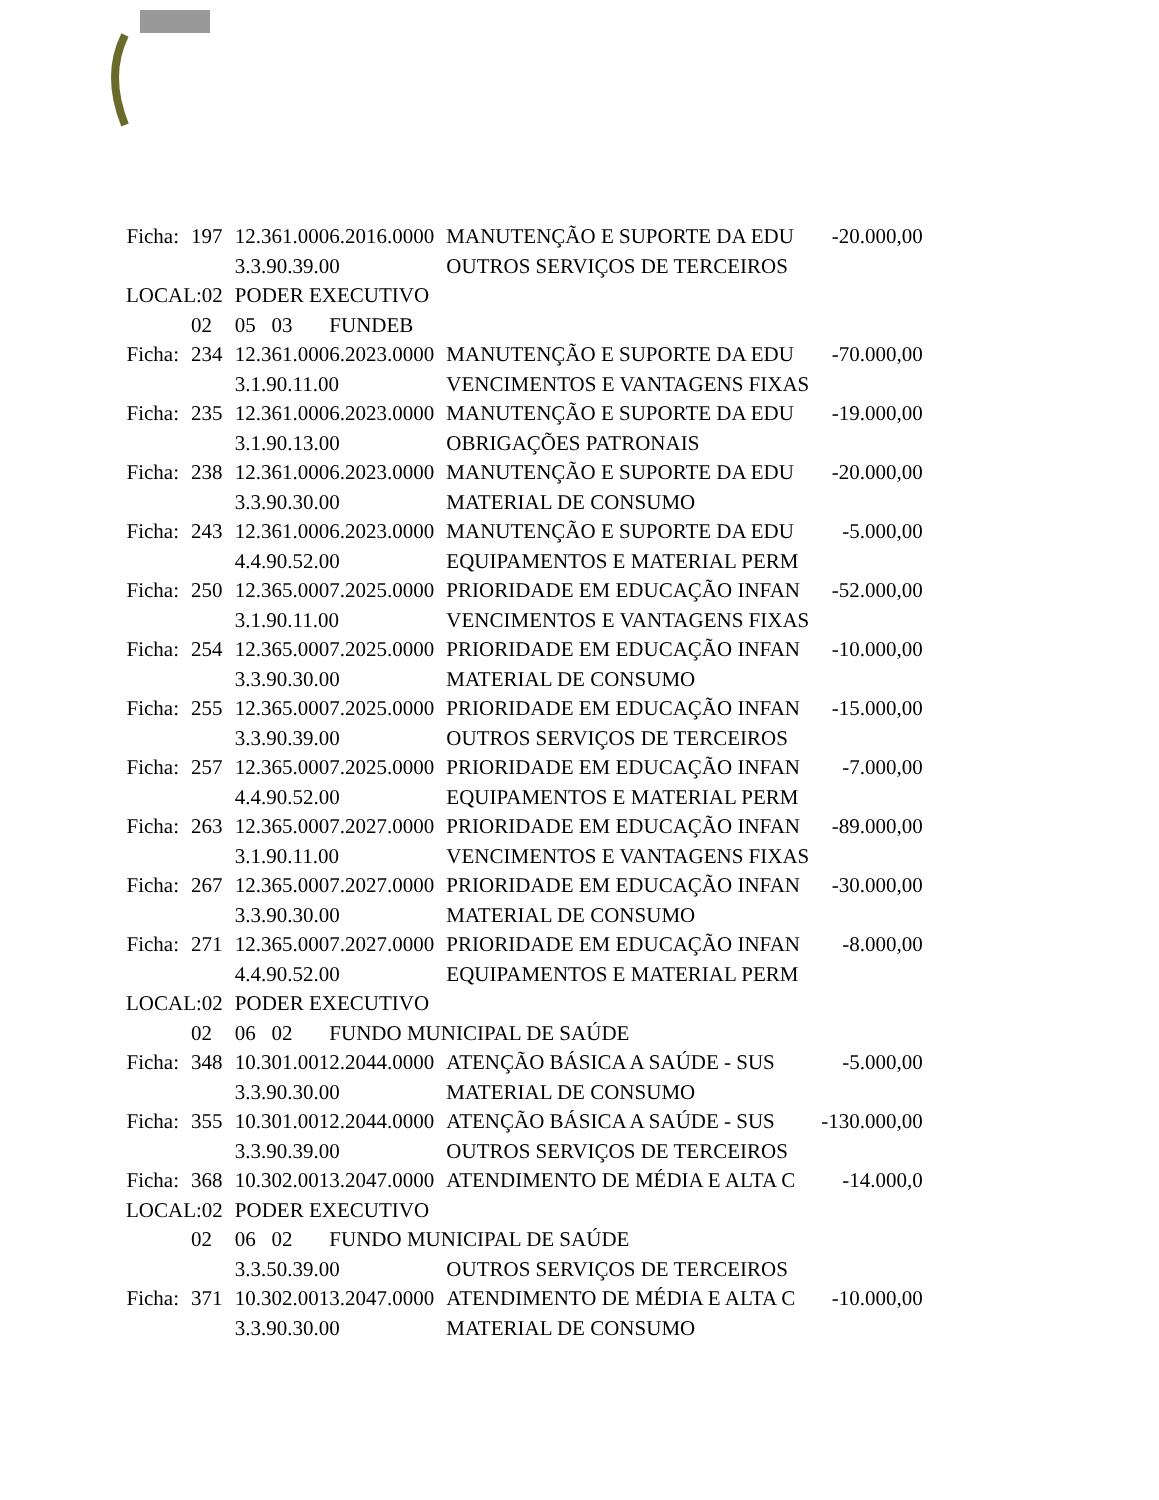| Ficha: | 197 | 12.361.0006.2016.0000 | MANUTENÇÃO E SUPORTE DA EDU | -20.000,00 |
| | | 3.3.90.39.00 | OUTROS SERVIÇOS DE TERCEIROS | |
| LOCAL:02 | | PODER EXECUTIVO | | |
| | 02 | 05 03 FUNDEB | | |
| Ficha: | 234 | 12.361.0006.2023.0000 | MANUTENÇÃO E SUPORTE DA EDU | -70.000,00 |
| | | 3.1.90.11.00 | VENCIMENTOS E VANTAGENS FIXAS | |
| Ficha: | 235 | 12.361.0006.2023.0000 | MANUTENÇÃO E SUPORTE DA EDU | -19.000,00 |
| | | 3.1.90.13.00 | OBRIGAÇÕES PATRONAIS | |
| Ficha: | 238 | 12.361.0006.2023.0000 | MANUTENÇÃO E SUPORTE DA EDU | -20.000,00 |
| | | 3.3.90.30.00 | MATERIAL DE CONSUMO | |
| Ficha: | 243 | 12.361.0006.2023.0000 | MANUTENÇÃO E SUPORTE DA EDU | -5.000,00 |
| | | 4.4.90.52.00 | EQUIPAMENTOS E MATERIAL PERM | |
| Ficha: | 250 | 12.365.0007.2025.0000 | PRIORIDADE EM EDUCAÇÃO INFAN | -52.000,00 |
| | | 3.1.90.11.00 | VENCIMENTOS E VANTAGENS FIXAS | |
| Ficha: | 254 | 12.365.0007.2025.0000 | PRIORIDADE EM EDUCAÇÃO INFAN | -10.000,00 |
| | | 3.3.90.30.00 | MATERIAL DE CONSUMO | |
| Ficha: | 255 | 12.365.0007.2025.0000 | PRIORIDADE EM EDUCAÇÃO INFAN | -15.000,00 |
| | | 3.3.90.39.00 | OUTROS SERVIÇOS DE TERCEIROS | |
| Ficha: | 257 | 12.365.0007.2025.0000 | PRIORIDADE EM EDUCAÇÃO INFAN | -7.000,00 |
| | | 4.4.90.52.00 | EQUIPAMENTOS E MATERIAL PERM | |
| Ficha: | 263 | 12.365.0007.2027.0000 | PRIORIDADE EM EDUCAÇÃO INFAN | -89.000,00 |
| | | 3.1.90.11.00 | VENCIMENTOS E VANTAGENS FIXAS | |
| Ficha: | 267 | 12.365.0007.2027.0000 | PRIORIDADE EM EDUCAÇÃO INFAN | -30.000,00 |
| | | 3.3.90.30.00 | MATERIAL DE CONSUMO | |
| Ficha: | 271 | 12.365.0007.2027.0000 | PRIORIDADE EM EDUCAÇÃO INFAN | -8.000,00 |
| | | 4.4.90.52.00 | EQUIPAMENTOS E MATERIAL PERM | |
| LOCAL:02 | | PODER EXECUTIVO | | |
| | 02 | 06 02 FUNDO MUNICIPAL DE SAÚDE | | |
| Ficha: | 348 | 10.301.0012.2044.0000 | ATENÇÃO BÁSICA A SAÚDE - SUS | -5.000,00 |
| | | 3.3.90.30.00 | MATERIAL DE CONSUMO | |
| Ficha: | 355 | 10.301.0012.2044.0000 | ATENÇÃO BÁSICA A SAÚDE - SUS | -130.000,00 |
| | | 3.3.90.39.00 | OUTROS SERVIÇOS DE TERCEIROS | |
| Ficha: | 368 | 10.302.0013.2047.0000 | ATENDIMENTO DE MÉDIA E ALTA C | -14.000,0 |
| LOCAL:02 | | PODER EXECUTIVO | | |
| | 02 | 06 02 FUNDO MUNICIPAL DE SAÚDE | | |
| | | 3.3.50.39.00 | OUTROS SERVIÇOS DE TERCEIROS | |
| Ficha: | 371 | 10.302.0013.2047.0000 | ATENDIMENTO DE MÉDIA E ALTA C | -10.000,00 |
| | | 3.3.90.30.00 | MATERIAL DE CONSUMO | |